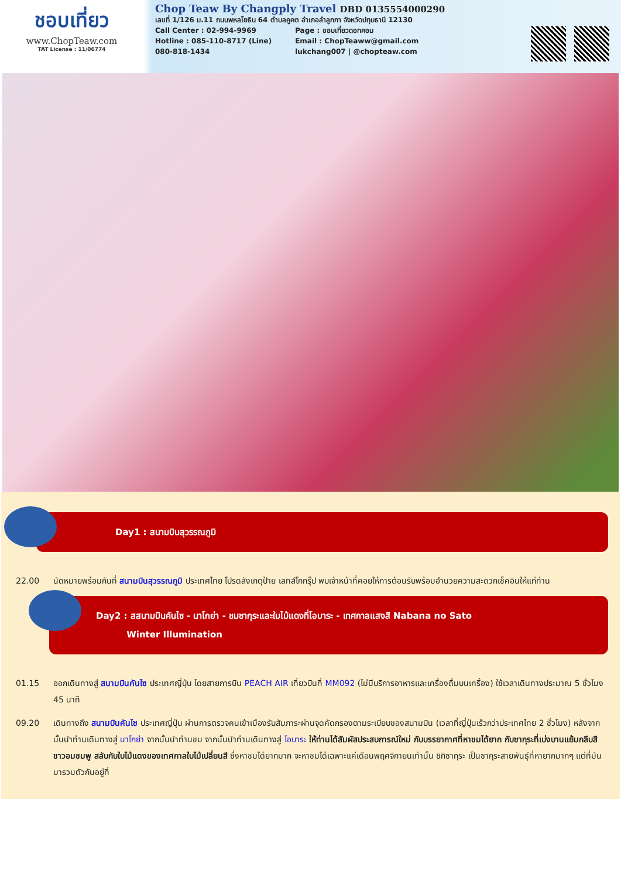ชอบเที่ยว
www.ChopTeaw.com
TAT License : 11/06774
Chop Teaw By Changply Travel DBD 0135554000290
เลขที่ 1/126 ม.11 ถนนพหลโยธิน 64 ตำบลคูคต อำเภอลำลูกกา จังหวัดปทุมธานี 12130
Call Center : 02-994-9969
Hotline : 085-110-8717 (Line)
080-818-1434
Page : ชอบเที่ยวดอทคอม
Email : ChopTeaww@gmail.com
lukchang007 | @chopteaw.com
Day1 : สนามบินสุวรรณภูมิ
22.00 นัดหมายพร้อมกันที่ สนามบินสุวรรณภูมิ ประเทศไทย โปรดสังเกตุป้าย เลทส์โกกรุ๊ป พบเจ้าหน้าที่คอยให้การต้อนรับพร้อมอำนวยความสะดวกเช็คอินให้แก่ท่าน
Day2 : สสนามบินคันไซ - นาโกย่า - ชมซากุระและใบไม้แดงที่โอบาระ - เทศกาลแสงสี Nabana no Sato
Winter Illumination
01.15 ออกเดินทางสู่ สนามบินคันไซ ประเทศญี่ปุ่น โดยสายการบิน PEACH AIR เที่ยวบินที่ MM092 (ไม่มีบริการอาหารและเครื่องดื่มบนเครื่อง) ใช้เวลาเดินทางประมาณ 5 ชั่วโมง 45 นาที
09.20 เดินทางถึง สนามบินคันไซ ประเทศญี่ปุ่น ผ่านการตรวจคนเข้าเมืองรับสัมภาระผ่านจุดคัดกรองตามระเบียบของสนามบิน (เวลาที่ญี่ปุ่นเร็วกว่าประเทศไทย 2 ชั่วโมง) หลังจากนั้นนำท่านเดินทางสู่ นาโกย่า จากนั้นนำท่านชม จากนั้นนำท่านเดินทางสู่ โอบาระ ให้ท่านได้สัมผัสประสบการณ์ใหม่ กับบรรยากาศที่หาชมได้ยาก กับซากุระที่เบ่งบานแย้มกลีบสีขาวอมชมพู สลับกับใบไม้แดงของเทศกาลใบไม้เปลี่ยนสี ซึ่งหาชมได้ยากมาก จะหาชมได้เฉพาะแค่เดือนพฤศจิกายนเท่านั้น ชิกิซากุระ เป็นซากุระสายพันธุ์ที่หายากมากๆ แต่ที่มันมารวมตัวกันอยู่ที่